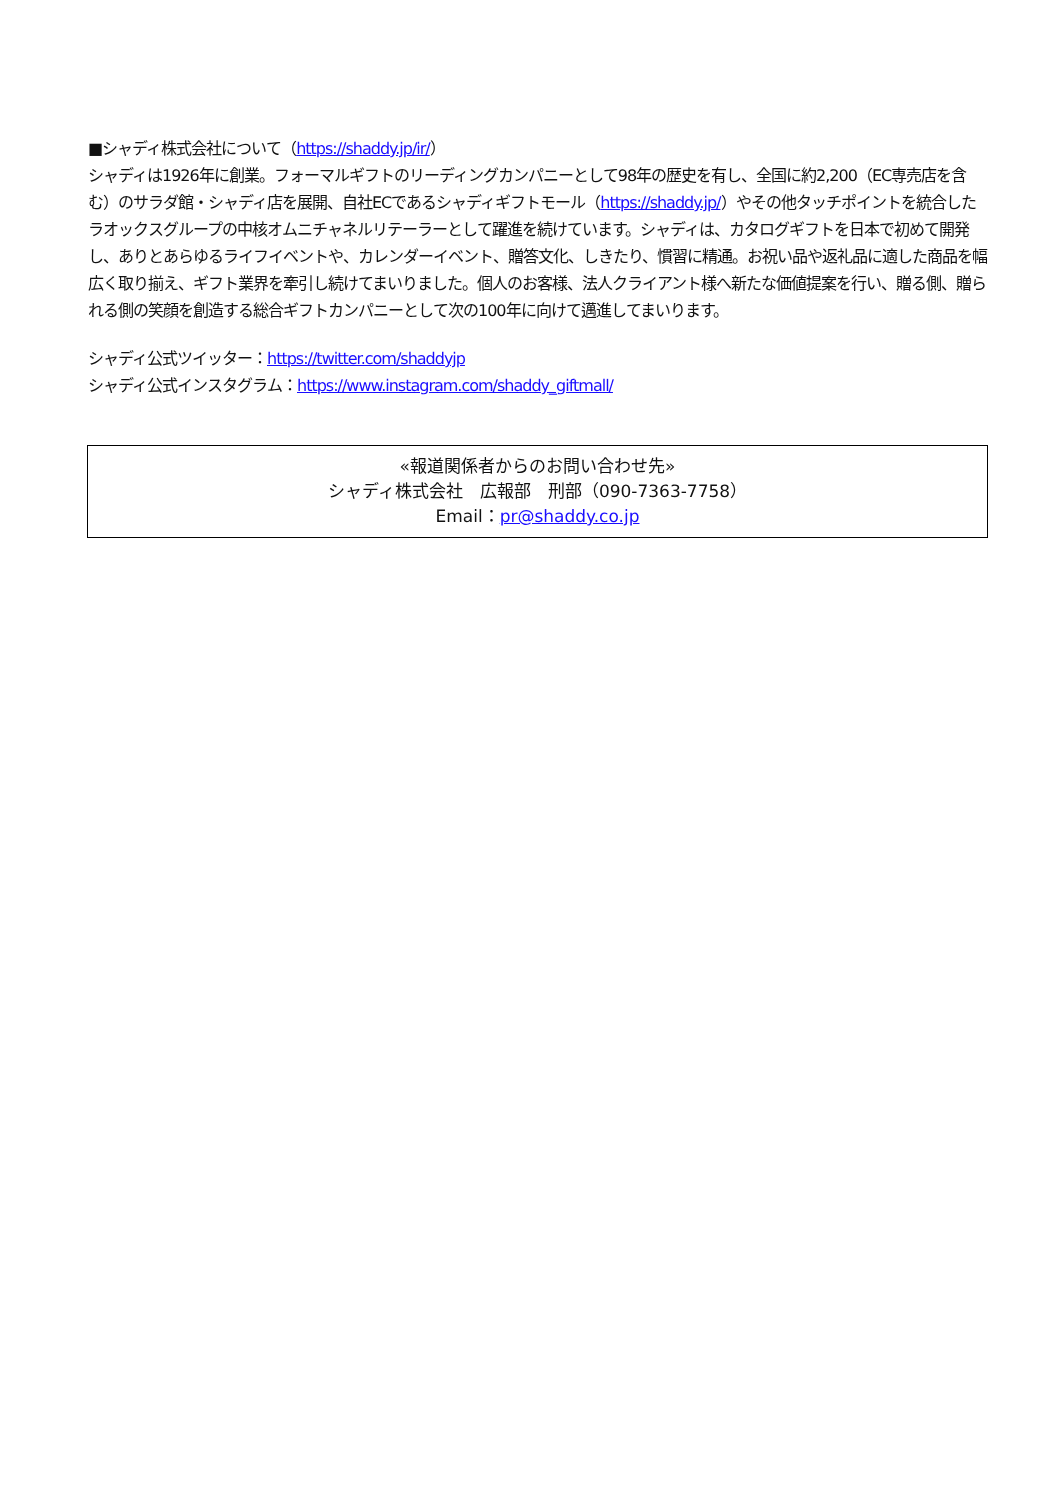■シャディ株式会社について（https://shaddy.jp/ir/）
シャディは1926年に創業。フォーマルギフトのリーディングカンパニーとして98年の歴史を有し、全国に約2,200（EC専売店を含む）のサラダ館・シャディ店を展開、自社ECであるシャディギフトモール（https://shaddy.jp/）やその他タッチポイントを統合したラオックスグループの中核オムニチャネルリテーラーとして躍進を続けています。シャディは、カタログギフトを日本で初めて開発し、ありとあらゆるライフイベントや、カレンダーイベント、贈答文化、しきたり、慣習に精通。お祝い品や返礼品に適した商品を幅広く取り揃え、ギフト業界を牽引し続けてまいりました。個人のお客様、法人クライアント様へ新たな価値提案を行い、贈る側、贈られる側の笑顔を創造する総合ギフトカンパニーとして次の100年に向けて邁進してまいります。
シャディ公式ツイッター：https://twitter.com/shaddyjp
シャディ公式インスタグラム：https://www.instagram.com/shaddy_giftmall/
«報道関係者からのお問い合わせ先»
シャディ株式会社　広報部　刑部（090-7363-7758）
Email：pr@shaddy.co.jp